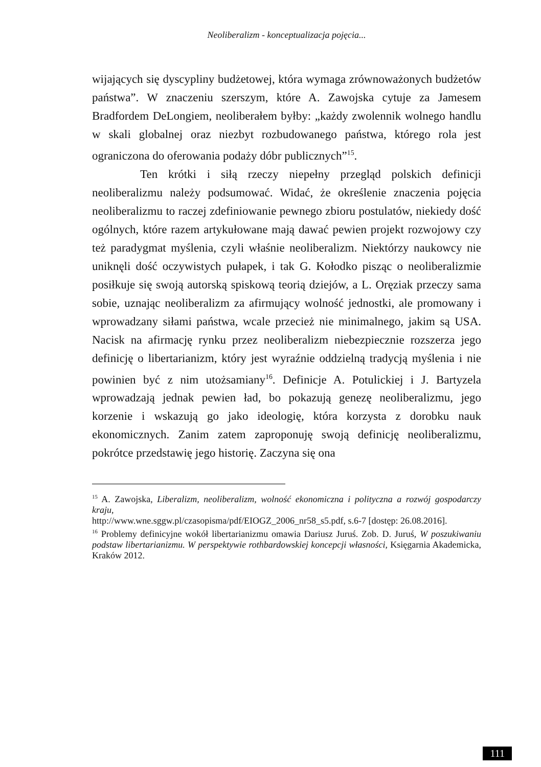Neoliberalizm - konceptualizacja pojęcia...
wijających się dyscypliny budżetowej, która wymaga zrównoważonych budżetów państwa”. W znaczeniu szerszym, które A. Zawojska cytuje za Jamesem Bradfordem DeLongiem, neoliberałem byłby: „każdy zwolennik wolnego handlu w skali globalnej oraz niezbyt rozbudowanego państwa, którego rola jest ograniczona do oferowania podaży dóbr publicznych”<sup>15</sup>.
Ten krótki i siłą rzeczy niepełny przegląd polskich definicji neoliberalizmu należy podsumować. Widać, że określenie znaczenia pojęcia neoliberalizmu to raczej zdefiniowanie pewnego zbioru postulatów, niekiedy dość ogólnych, które razem artykułowane mają dawać pewien projekt rozwojowy czy też paradygmat myślenia, czyli właśnie neoliberalizm. Niektórzy naukowcy nie uniknęli dość oczywistych pułapek, i tak G. Kołodko pisząc o neoliberalizmie posiłkuje się swoją autorską spiskową teorią dziejów, a L. Oręziak przeczy sama sobie, uznając neoliberalizm za afirmujący wolność jednostki, ale promowany i wprowadzany siłami państwa, wcale przecież nie minimalnego, jakim są USA. Nacisk na afirmację rynku przez neoliberalizm niebezpiecznie rozszerza jego definicję o libertarianizm, który jest wyraźnie oddzielną tradycją myślenia i nie powinien być z nim utożsamiany<sup>16</sup>. Definicje A. Potulickiej i J. Bartyzela wprowadzają jednak pewien ład, bo pokazują genezę neoliberalizmu, jego korzenie i wskazują go jako ideologię, która korzysta z dorobku nauk ekonomicznych. Zanim zatem zaproponuję swoją definicję neoliberalizmu, pokrótce przedstawię jego historię. Zaczyna się ona
<sup>15</sup> A. Zawojska, Liberalizm, neoliberalizm, wolność ekonomiczna i polityczna a rozwój gospodarczy kraju,
http://www.wne.sggw.pl/czasopisma/pdf/EIOGZ_2006_nr58_s5.pdf, s.6-7 [dostęp: 26.08.2016].
<sup>16</sup> Problemy definicyjne wokół libertarianizmu omawia Dariusz Juruś. Zob. D. Juruś, W poszukiwaniu podstaw libertarianizmu. W perspektywie rothbardowskiej koncepcji własności, Księgarnia Akademicka, Kraków 2012.
111